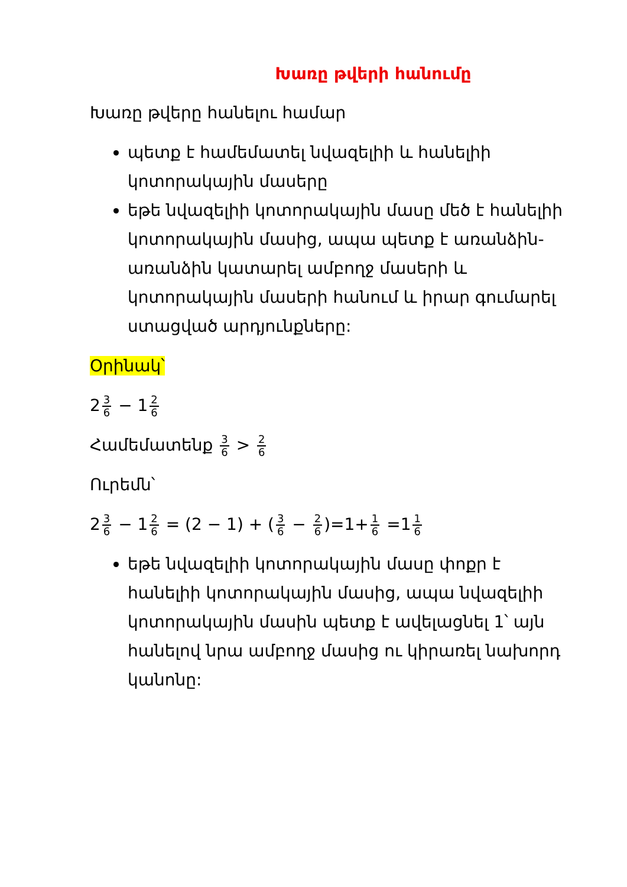Խառը թվերի հանումը
Խառը թվերը հանելու համար
պետք է համեմատել նվազելիի և հանելիի կոտորակային մասերը
եթե նվազելիի կոտորակային մասը մեծ է հանելիի կոտորակային մասից, ապա պետք է առանձին-առանձին կատարել ամբողջ մասերի և կոտորակային մասերի հանում և իրար գումարել ստացված արդյունքները:
Օրինակ՝
2 3 6 − 1 2 6
Համեմատենք 3 6 > 2 6
Ուրեմն՝
2 3 6 − 1 2 6 = (2 − 1) + (3 6 − 2 6)=1+ 1 6 =1 1 6
եթե նվազելիի կոտորակային մասը փոքր է հանելիի կոտորակային մասից, ապա նվազելիի կոտորակային մասին պետք է ավելացնել 1՝ այն հանելով նրա ամբողջ մասից ու կիրառել նախորդ կանոնը: